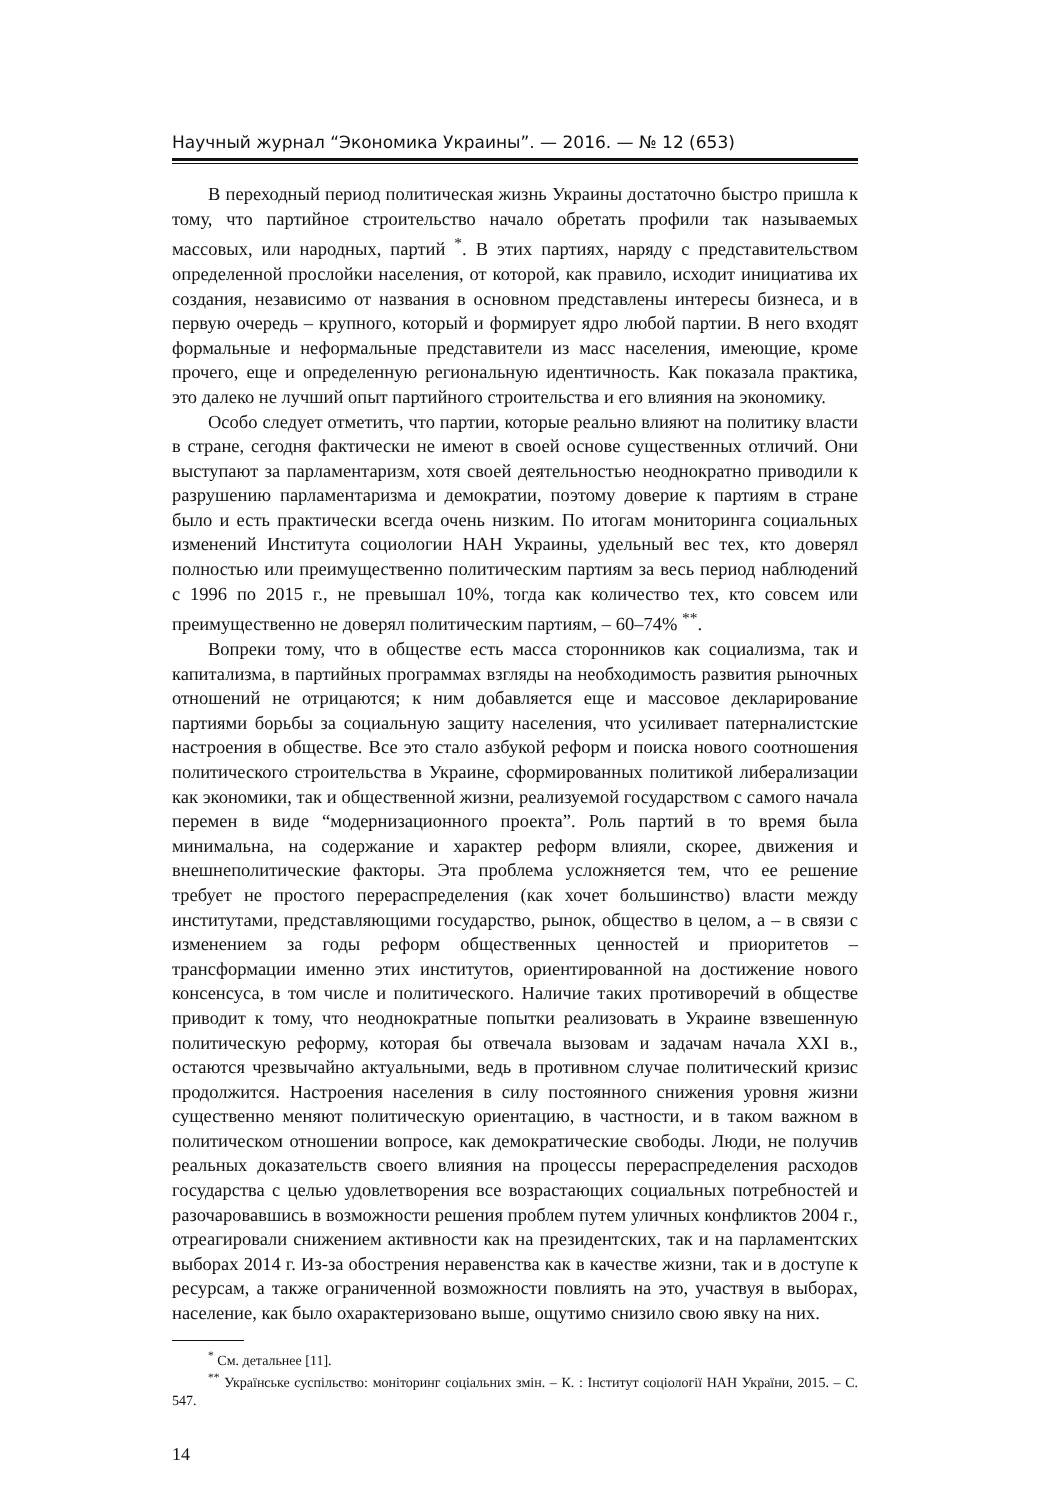Научный журнал “Экономика Украины”. — 2016. — № 12 (653)
В переходный период политическая жизнь Украины достаточно быстро пришла к тому, что партийное строительство начало обретать профили так называемых массовых, или народных, партий <sup>*</sup>. В этих партиях, наряду с представительством определенной прослойки населения, от которой, как правило, исходит инициатива их создания, независимо от названия в основном представлены интересы бизнеса, и в первую очередь – крупного, который и формирует ядро любой партии. В него входят формальные и неформальные представители из масс населения, имеющие, кроме прочего, еще и определенную региональную идентичность. Как показала практика, это далеко не лучший опыт партийного строительства и его влияния на экономику.
Особо следует отметить, что партии, которые реально влияют на политику власти в стране, сегодня фактически не имеют в своей основе существенных отличий. Они выступают за парламентаризм, хотя своей деятельностью неоднократно приводили к разрушению парламентаризма и демократии, поэтому доверие к партиям в стране было и есть практически всегда очень низким. По итогам мониторинга социальных изменений Института социологии НАН Украины, удельный вес тех, кто доверял полностью или преимущественно политическим партиям за весь период наблюдений с 1996 по 2015 г., не превышал 10%, тогда как количество тех, кто совсем или преимущественно не доверял политическим партиям, – 60–74% <sup>**</sup>.
Вопреки тому, что в обществе есть масса сторонников как социализма, так и капитализма, в партийных программах взгляды на необходимость развития рыночных отношений не отрицаются; к ним добавляется еще и массовое декларирование партиями борьбы за социальную защиту населения, что усиливает патерналистские настроения в обществе. Все это стало азбукой реформ и поиска нового соотношения политического строительства в Украине, сформированных политикой либерализации как экономики, так и общественной жизни, реализуемой государством с самого начала перемен в виде “модернизационного проекта”. Роль партий в то время была минимальна, на содержание и характер реформ влияли, скорее, движения и внешнеполитические факторы. Эта проблема усложняется тем, что ее решение требует не простого перераспределения (как хочет большинство) власти между институтами, представляющими государство, рынок, общество в целом, а – в связи с изменением за годы реформ общественных ценностей и приоритетов – трансформации именно этих институтов, ориентированной на достижение нового консенсуса, в том числе и политического. Наличие таких противоречий в обществе приводит к тому, что неоднократные попытки реализовать в Украине взвешенную политическую реформу, которая бы отвечала вызовам и задачам начала XXI в., остаются чрезвычайно актуальными, ведь в противном случае политический кризис продолжится. Настроения населения в силу постоянного снижения уровня жизни существенно меняют политическую ориентацию, в частности, и в таком важном в политическом отношении вопросе, как демократические свободы. Люди, не получив реальных доказательств своего влияния на процессы перераспределения расходов государства с целью удовлетворения все возрастающих социальных потребностей и разочаровавшись в возможности решения проблем путем уличных конфликтов 2004 г., отреагировали снижением активности как на президентских, так и на парламентских выборах 2014 г. Из-за обострения неравенства как в качестве жизни, так и в доступе к ресурсам, а также ограниченной возможности повлиять на это, участвуя в выборах, население, как было охарактеризовано выше, ощутимо снизило свою явку на них.
<sup>*</sup> См. детальнее [11].
<sup>**</sup> Українське суспільство: моніторинг соціальних змін. – К. : Інститут соціології НАН України, 2015. – С. 547.
14